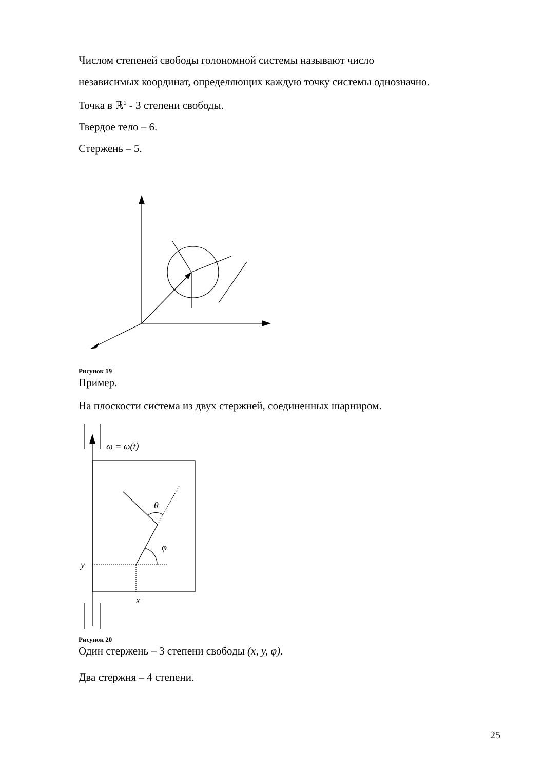Числом степеней свободы голономной системы называют число
независимых координат, определяющих каждую точку системы однозначно.
Точка в ℝ<sup>3</sup> - 3 степени свободы.
Твердое тело – 6.
Стержень – 5.
Рисунок 19
Пример.
На плоскости система из двух стержней, соединенных шарниром.
ω = ω(t)
θ
φ
y
x
Рисунок 20
Один стержень – 3 степени свободы (x, y, φ).
Два стержня – 4 степени.
25